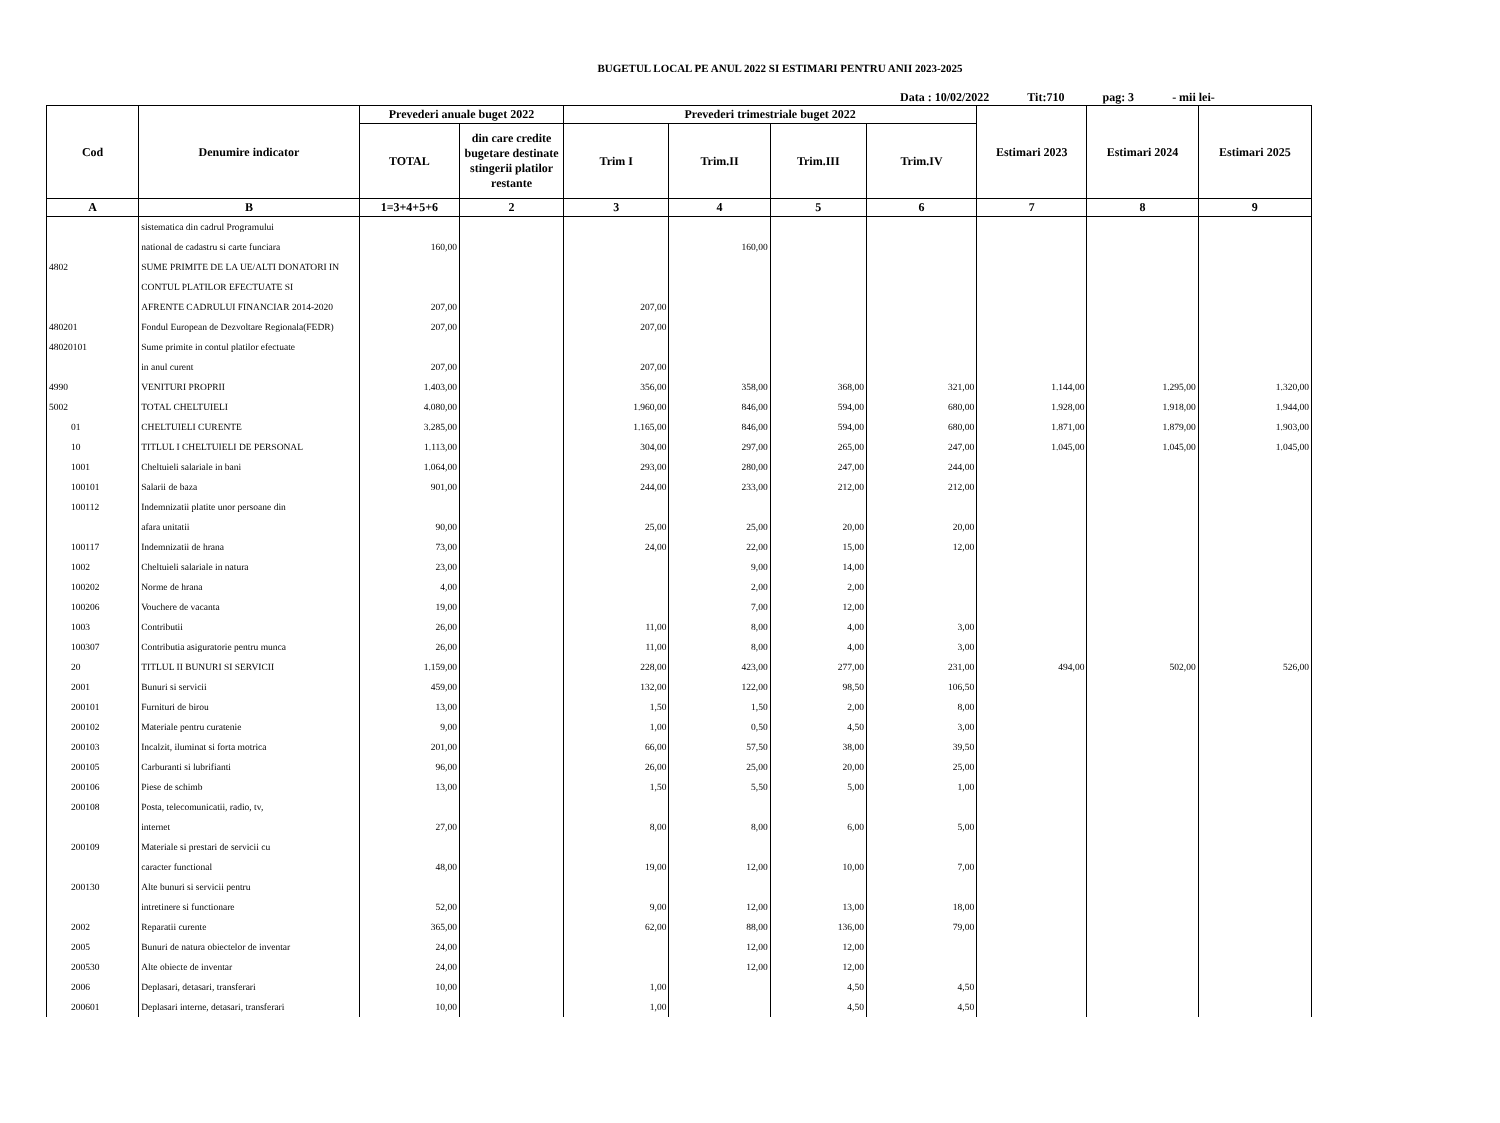BUGETUL LOCAL PE ANUL 2022 SI ESTIMARI PENTRU ANII 2023-2025
Data : 10/02/2022 Tit:710 pag: 3 - mii lei-
| Cod | Denumire indicator | Prevederi anuale buget 2022 | | Prevederi trimestriale buget 2022 | | | | Estimari 2023 | Estimari 2024 | Estimari 2025 |
| --- | --- | --- | --- | --- | --- | --- | --- | --- | --- | --- |
| | | TOTAL | din care credite bugetare destinate stingerii platilor restante | Trim I | Trim.II | Trim.III | Trim.IV | | | |
| A | B | 1=3+4+5+6 | 2 | 3 | 4 | 5 | 6 | 7 | 8 | 9 |
| | sistematica din cadrul Programului | | | | | | | | | |
| | national de cadastru si carte funciara | 160,00 | | | 160,00 | | | | | |
| 4802 | SUME PRIMITE DE LA UE/ALTI DONATORI IN | | | | | | | | | |
| | CONTUL PLATILOR EFECTUATE SI | | | | | | | | | |
| | AFRENTE CADRULUI FINANCIAR 2014-2020 | 207,00 | | 207,00 | | | | | | |
| 480201 | Fondul European de Dezvoltare Regionala(FEDR) | 207,00 | | 207,00 | | | | | | |
| 48020101 | Sume primite in contul platilor efectuate | | | | | | | | | |
| | in anul curent | 207,00 | | 207,00 | | | | | | |
| 4990 | VENITURI PROPRII | 1.403,00 | | 356,00 | 358,00 | 368,00 | 321,00 | 1.144,00 | 1.295,00 | 1.320,00 |
| 5002 | TOTAL CHELTUIELI | 4.080,00 | | 1.960,00 | 846,00 | 594,00 | 680,00 | 1.928,00 | 1.918,00 | 1.944,00 |
| 01 | CHELTUIELI CURENTE | 3.285,00 | | 1.165,00 | 846,00 | 594,00 | 680,00 | 1.871,00 | 1.879,00 | 1.903,00 |
| 10 | TITLUL I CHELTUIELI DE PERSONAL | 1.113,00 | | 304,00 | 297,00 | 265,00 | 247,00 | 1.045,00 | 1.045,00 | 1.045,00 |
| 1001 | Cheltuieli salariale in bani | 1.064,00 | | 293,00 | 280,00 | 247,00 | 244,00 | | | |
| 100101 | Salarii de baza | 901,00 | | 244,00 | 233,00 | 212,00 | 212,00 | | | |
| 100112 | Indemnizatii platite unor persoane din | | | | | | | | | |
| | afara unitatii | 90,00 | | 25,00 | 25,00 | 20,00 | 20,00 | | | |
| 100117 | Indemnizatii de hrana | 73,00 | | 24,00 | 22,00 | 15,00 | 12,00 | | | |
| 1002 | Cheltuieli salariale in natura | 23,00 | | | 9,00 | 14,00 | | | | |
| 100202 | Norme de hrana | 4,00 | | | 2,00 | 2,00 | | | | |
| 100206 | Vouchere de vacanta | 19,00 | | | 7,00 | 12,00 | | | | |
| 1003 | Contributii | 26,00 | | 11,00 | 8,00 | 4,00 | 3,00 | | | |
| 100307 | Contributia asiguratorie pentru munca | 26,00 | | 11,00 | 8,00 | 4,00 | 3,00 | | | |
| 20 | TITLUL II BUNURI SI SERVICII | 1.159,00 | | 228,00 | 423,00 | 277,00 | 231,00 | 494,00 | 502,00 | 526,00 |
| 2001 | Bunuri si servicii | 459,00 | | 132,00 | 122,00 | 98,50 | 106,50 | | | |
| 200101 | Furnituri de birou | 13,00 | | 1,50 | 1,50 | 2,00 | 8,00 | | | |
| 200102 | Materiale pentru curatenie | 9,00 | | 1,00 | 0,50 | 4,50 | 3,00 | | | |
| 200103 | Incalzit, iluminat si forta motrica | 201,00 | | 66,00 | 57,50 | 38,00 | 39,50 | | | |
| 200105 | Carburanti si lubrifianti | 96,00 | | 26,00 | 25,00 | 20,00 | 25,00 | | | |
| 200106 | Piese de schimb | 13,00 | | 1,50 | 5,50 | 5,00 | 1,00 | | | |
| 200108 | Posta, telecomunicatii, radio, tv, | | | | | | | | | |
| | internet | 27,00 | | 8,00 | 8,00 | 6,00 | 5,00 | | | |
| 200109 | Materiale si prestari de servicii cu | | | | | | | | | |
| | caracter functional | 48,00 | | 19,00 | 12,00 | 10,00 | 7,00 | | | |
| 200130 | Alte bunuri si servicii pentru | | | | | | | | | |
| | intretinere si functionare | 52,00 | | 9,00 | 12,00 | 13,00 | 18,00 | | | |
| 2002 | Reparatii curente | 365,00 | | 62,00 | 88,00 | 136,00 | 79,00 | | | |
| 2005 | Bunuri de natura obiectelor de inventar | 24,00 | | | 12,00 | 12,00 | | | | |
| 200530 | Alte obiecte de inventar | 24,00 | | | 12,00 | 12,00 | | | | |
| 2006 | Deplasari, detasari, transferari | 10,00 | | 1,00 | | 4,50 | 4,50 | | | |
| 200601 | Deplasari interne, detasari, transferari | 10,00 | | 1,00 | | 4,50 | 4,50 | | | |